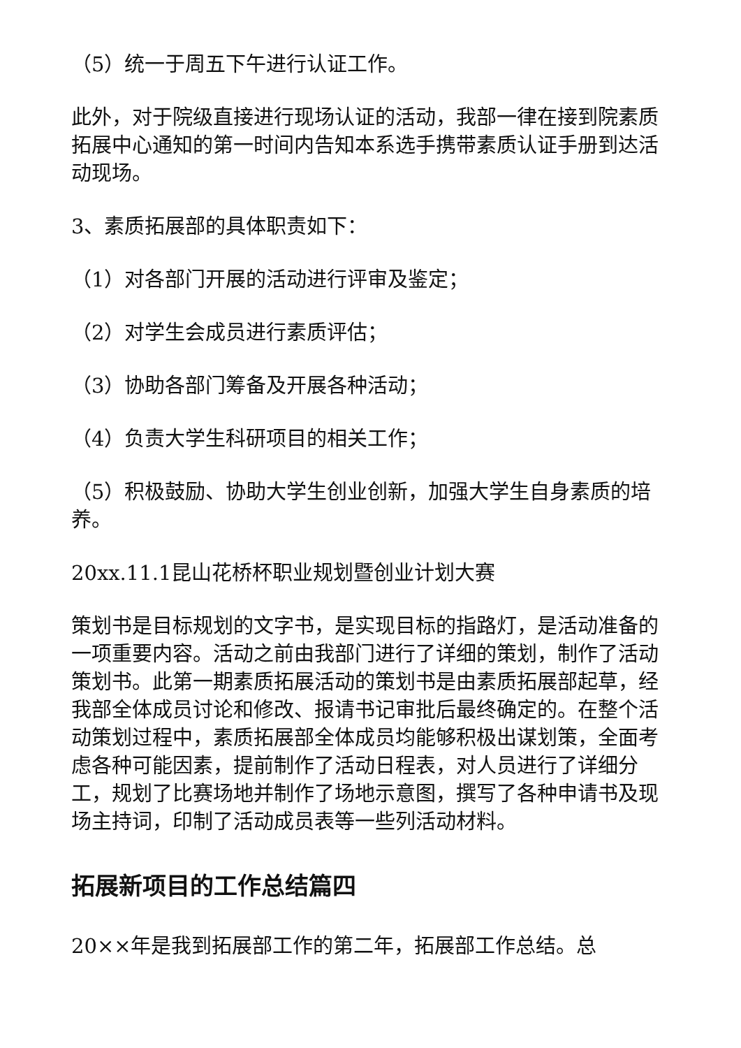（5）统一于周五下午进行认证工作。
此外，对于院级直接进行现场认证的活动，我部一律在接到院素质拓展中心通知的第一时间内告知本系选手携带素质认证手册到达活动现场。
3、素质拓展部的具体职责如下：
（1）对各部门开展的活动进行评审及鉴定；
（2）对学生会成员进行素质评估；
（3）协助各部门筹备及开展各种活动；
（4）负责大学生科研项目的相关工作；
（5）积极鼓励、协助大学生创业创新，加强大学生自身素质的培养。
20xx.11.1昆山花桥杯职业规划暨创业计划大赛
策划书是目标规划的文字书，是实现目标的指路灯，是活动准备的一项重要内容。活动之前由我部门进行了详细的策划，制作了活动策划书。此第一期素质拓展活动的策划书是由素质拓展部起草，经我部全体成员讨论和修改、报请书记审批后最终确定的。在整个活动策划过程中，素质拓展部全体成员均能够积极出谋划策，全面考虑各种可能因素，提前制作了活动日程表，对人员进行了详细分工，规划了比赛场地并制作了场地示意图，撰写了各种申请书及现场主持词，印制了活动成员表等一些列活动材料。
拓展新项目的工作总结篇四
20××年是我到拓展部工作的第二年，拓展部工作总结。总